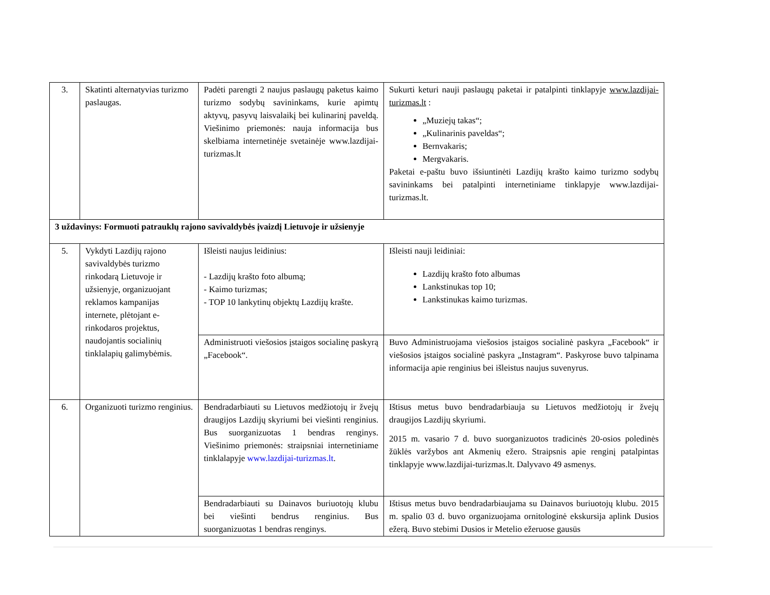| 3. | Skatinti alternatyvias turizmo paslaugas. | Padėti parengti 2 naujus paslaugų paketus kaimo turizmo sodybų savininkams, kurie apimtų aktyvų, pasyvų laisvalaikį bei kulinarinį paveldą. Viešinimo priemonės: nauja informacija bus skelbiama internetinėje svetainėje www.lazdijai-turizmas.lt | Sukurti keturi nauji paslaugų paketai ir patalpinti tinklapyje www.lazdijai-turizmas.lt : „Muziejų takas“; „Kulinarinis paveldas“; Bernvakaris; Mergvakaris. Paketai e-paštu buvo išsiuntinėti Lazdijų krašto kaimo turizmo sodybų savininkams bei patalpinti internetiniame tinklapyje www.lazdijai-turizmas.lt. |
| 3 uždavinys: Formuoti patrauklų rajono savivaldybės įvaizdį Lietuvoje ir užsienyje | | | |
| 5. | Vykdyti Lazdijų rajono savivaldybės turizmo rinkodarą Lietuvoje ir užsienyje, organizuojant reklamos kampanijas internete, plėtojant e-rinkodaros projektus, naudojantis socialinių tinklalapių galimybėmis. | Išleisti naujus leidinius: - Lazdijų krašto foto albumą; - Kaimo turizmas; - TOP 10 lankytinų objektų Lazdijų krašte. | Išleisti nauji leidiniai: Lazdijų krašto foto albumas Lankstinukas top 10; Lankstinukas kaimo turizmas. |
| | | Administruoti viešosios įstaigos socialinę paskyrą „Facebook“. | Buvo Administruojama viešosios įstaigos socialinė paskyra „Facebook“ ir viešosios įstaigos socialinė paskyra „Instagram“. Paskyrose buvo talpinama informacija apie renginius bei išleistus naujus suvenyrus. |
| 6. | Organizuoti turizmo renginius. | Bendradarbiauti su Lietuvos medžiotojų ir žvejų draugijos Lazdijų skyriumi bei viešinti renginius. Bus suorganizuotas 1 bendras renginys. Viešinimo priemonės: straipsniai internetiniame tinklalapyje www.lazdijai-turizmas.lt . | Ištisus metus buvo bendradarbiauja su Lietuvos medžiotojų ir žvejų draugijos Lazdijų skyriumi. 2015 m. vasario 7 d. buvo suorganizuotos tradicinės 20-osios poledinės žūklės varžybos ant Akmenių ežero. Straipsnis apie renginį patalpintas tinklapyje www.lazdijai-turizmas.lt. Dalyvavo 49 asmenys. |
| | | Bendradarbiauti su Dainavos buriuotojų klubu bei viešinti bendrus renginius. Bus suorganizuotas 1 bendras renginys. | Ištisus metus buvo bendradarbiaujama su Dainavos buriuotojų klubu. 2015 m. spalio 03 d. buvo organizuojama ornitologinė ekskursija aplink Dusios ežerą. Buvo stebimi Dusios ir Metelio ežeruose gausūs |